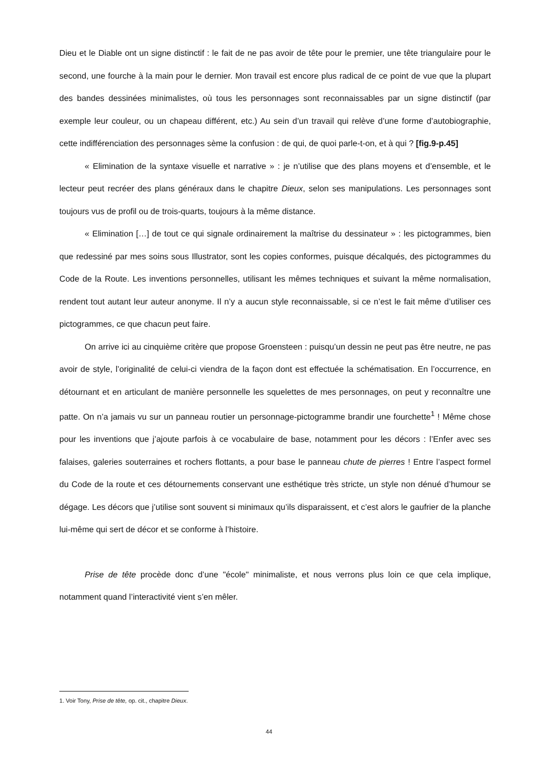Dieu et le Diable ont un signe distinctif : le fait de ne pas avoir de tête pour le premier, une tête triangulaire pour le second, une fourche à la main pour le dernier. Mon travail est encore plus radical de ce point de vue que la plupart des bandes dessinées minimalistes, où tous les personnages sont reconnaissables par un signe distinctif (par exemple leur couleur, ou un chapeau différent, etc.) Au sein d’un travail qui relève d’une forme d’autobiographie, cette indifférenciation des personnages sème la confusion : de qui, de quoi parle-t-on, et à qui ? [fig.9-p.45]
« Elimination de la syntaxe visuelle et narrative » : je n’utilise que des plans moyens et d’ensemble, et le lecteur peut recréer des plans généraux dans le chapitre Dieux, selon ses manipulations. Les personnages sont toujours vus de profil ou de trois-quarts, toujours à la même distance.
« Elimination […] de tout ce qui signale ordinairement la maîtrise du dessinateur » : les pictogrammes, bien que redessiné par mes soins sous Illustrator, sont les copies conformes, puisque décalqués, des pictogrammes du Code de la Route. Les inventions personnelles, utilisant les mêmes techniques et suivant la même normalisation, rendent tout autant leur auteur anonyme. Il n’y a aucun style reconnaissable, si ce n’est le fait même d’utiliser ces pictogrammes, ce que chacun peut faire.
On arrive ici au cinquième critère que propose Groensteen : puisqu’un dessin ne peut pas être neutre, ne pas avoir de style, l’originalité de celui-ci viendra de la façon dont est effectuée la schématisation. En l’occurrence, en détournant et en articulant de manière personnelle les squelettes de mes personnages, on peut y reconnaître une patte. On n’a jamais vu sur un panneau routier un personnage-pictogramme brandir une fourchette<sup>1</sup> ! Même chose pour les inventions que j’ajoute parfois à ce vocabulaire de base, notamment pour les décors : l’Enfer avec ses falaises, galeries souterraines et rochers flottants, a pour base le panneau chute de pierres ! Entre l’aspect formel du Code de la route et ces détournements conservant une esthétique très stricte, un style non dénué d’humour se dégage. Les décors que j’utilise sont souvent si minimaux qu’ils disparaissent, et c’est alors le gaufrier de la planche lui-même qui sert de décor et se conforme à l’histoire.
Prise de tête procède donc d’une "école" minimaliste, et nous verrons plus loin ce que cela implique, notamment quand l’interactivité vient s’en mêler.
1. Voir Tony, Prise de tête, op. cit., chapitre Dieux.
44